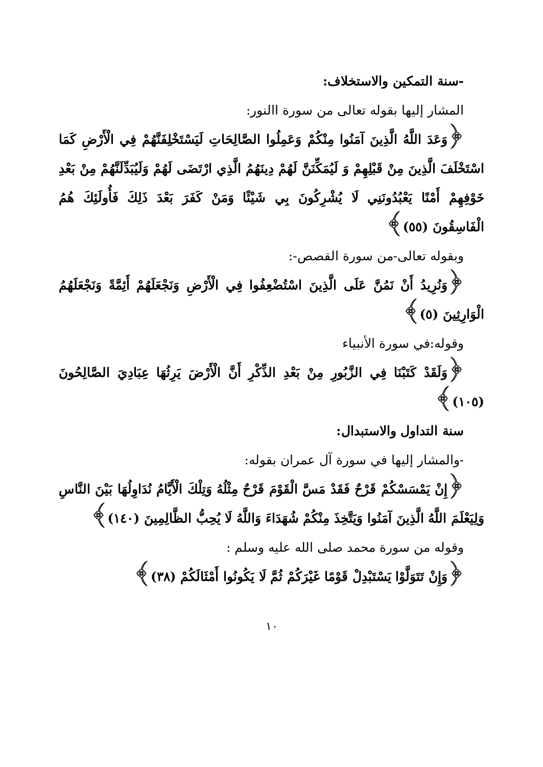-سنة التمكين والاستخلاف:
المشار إليها بقوله تعالى من سورة االنور:
﴿وَعَدَ اللَّهُ الَّذِينَ آمَنُوا مِنْكُمْ وَعَمِلُوا الصَّالِحَاتِ لَيَسْتَخْلِفَنَّهُمْ فِي الْأَرْضِ كَمَا اسْتَخْلَفَ الَّذِينَ مِنْ قَبْلِهِمْ وَ لَيُمَكِّنَنَّ لَهُمْ دِينَهُمُ الَّذِي ارْتَضَى لَهُمْ وَلَيُبَدِّلَنَّهُمْ مِنْ بَعْدِ خَوْفِهِمْ أَمْنًا يَعْبُدُونَنِي لَا يُشْرِكُونَ بِي شَيْئًا وَمَنْ كَفَرَ بَعْدَ ذَلِكَ فَأُولَئِكَ هُمُ الْفَاسِقُونَ (٥٥)﴾
وبقوله تعالى-من سورة القصص-:
﴿وَنُرِيدُ أَنْ نَمُنَّ عَلَى الَّذِينَ اسْتُضْعِفُوا فِي الْأَرْضِ وَنَجْعَلَهُمْ أَئِمَّةً وَنَجْعَلَهُمُ الْوَارِثِينَ (٥)﴾
وقوله:في سورة الأنبياء
﴿وَلَقَدْ كَتَبْنَا فِي الزَّبُورِ مِنْ بَعْدِ الذِّكْرِ أَنَّ الْأَرْضَ يَرِثُهَا عِبَادِيَ الصَّالِحُونَ (١٠٥)﴾
سنة التداول والاستبدال:
-والمشار إليها في سورة آل عمران بقوله:
﴿إِنْ يَمْسَسْكُمْ قَرْحٌ فَقَدْ مَسَّ الْقَوْمَ قَرْحٌ مِثْلُهُ وَتِلْكَ الْأَيَّامُ نُدَاوِلُهَا بَيْنَ النَّاسِ وَلِيَعْلَمَ اللَّهُ الَّذِينَ آمَنُوا وَيَتَّخِذَ مِنْكُمْ شُهَدَاءَ وَاللَّهُ لَا يُحِبُّ الظَّالِمِينَ (١٤٠)﴾
وقوله من سورة محمد صلى الله عليه وسلم :
﴿وَإِنْ تَتَوَلَّوْا يَسْتَبْدِلْ قَوْمًا غَيْرَكُمْ ثُمَّ لَا يَكُونُوا أَمْثَالَكُمْ (٣٨)﴾
١٠